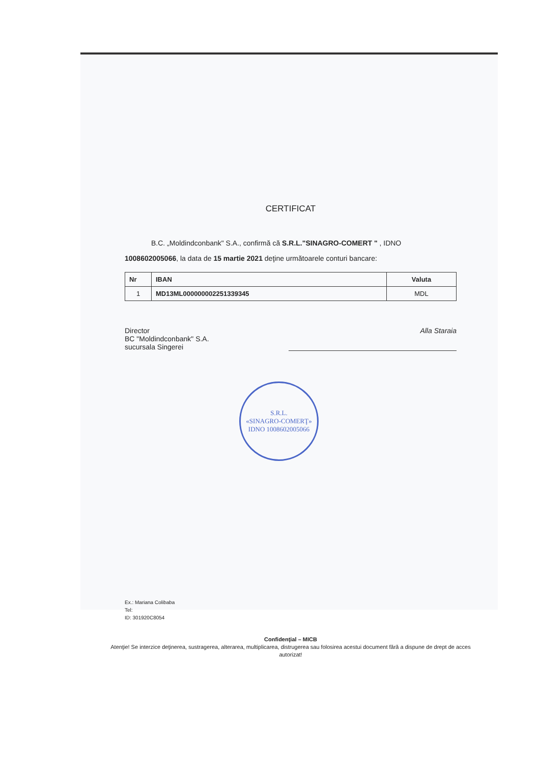CERTIFICAT
B.C. „Moldindconbank" S.A., confirmă că S.R.L."SINAGRO-COMERT " , IDNO 1008602005066, la data de 15 martie 2021 deţine următoarele conturi bancare:
| Nr | IBAN | Valuta |
| --- | --- | --- |
| 1 | MD13ML000000002251339345 | MDL |
Director
BC "Moldindconbank" S.A.
sucursala Singerei
Alla Staraia
S.R.L.
«SINAGRO-COMERŢ»
IDNO 1008602005066
Ex.: Mariana Colibaba
Tel:
ID: 301920C8054
Confidenţial – MICB
Atenţie! Se interzice deţinerea, sustragerea, alterarea, multiplicarea, distrugerea sau folosirea acestui document fără a dispune de drept de acces autorizat!